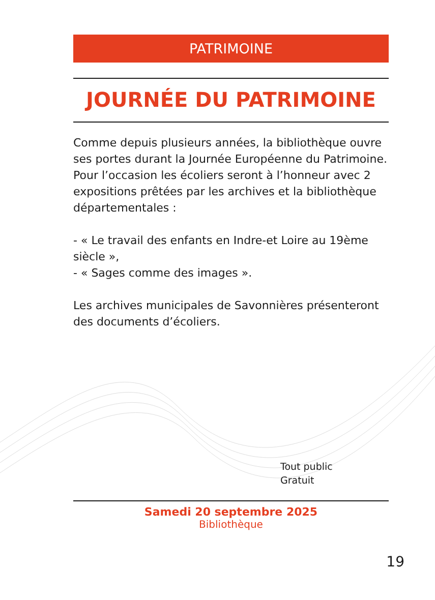PATRIMOINE
JOURNÉE DU PATRIMOINE
Comme depuis plusieurs années, la bibliothèque ouvre ses portes durant la Journée Européenne du Patrimoine.
Pour l’occasion les écoliers seront à l’honneur avec 2 expositions prêtées par les archives et la bibliothèque départementales :
- « Le travail des enfants en Indre-et Loire au 19ème siècle »,
- « Sages comme des images ».
Les archives municipales de Savonnières présenteront des documents d’écoliers.
Tout public
Gratuit
Samedi 20 septembre 2025
Bibliothèque
19